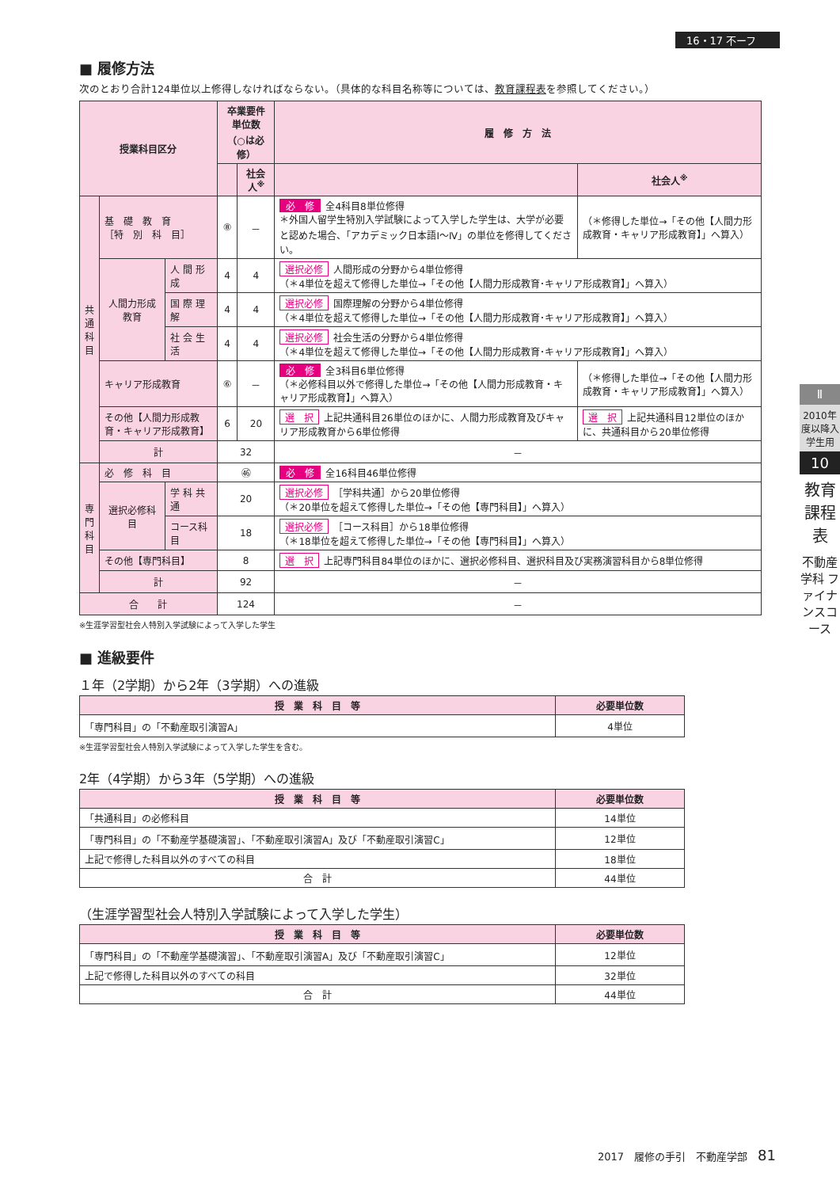16・17 不ーフ
■ 履修方法
次のとおり合計124単位以上修得しなければならない。（具体的な科目名称等については、教育課程表を参照してください。）
| 授業科目区分 | | | 卒業要件単位数 （○は必修） | | 履 修 方 法 | |
| --- | --- | --- | --- | --- | --- | --- |
| | | | | 社会人<sup>※</sup> | | 社会人<sup>※</sup> |
| 共 通 科 目 | 基 礎 教 育 ［特 別 科 目］ | | ⑧ | － | 必 修 全4科目8単位修得 ＊外国人留学生特別入学試験によって入学した学生は、大学が必要と認めた場合、「アカデミック日本語Ⅰ～Ⅳ」の単位を修得してください。 | （＊修得した単位→「その他【人間力形成教育・キャリア形成教育】」へ算入） |
| | 人間力形成教育 | 人 間 形 成 | 4 | 4 | 選択必修 人間形成の分野から4単位修得 （＊4単位を超えて修得した単位→「その他【人間力形成教育･キャリア形成教育】」へ算入） | |
| | | 国 際 理 解 | 4 | 4 | 選択必修 国際理解の分野から4単位修得 （＊4単位を超えて修得した単位→「その他【人間力形成教育･キャリア形成教育】」へ算入） | |
| | | 社 会 生 活 | 4 | 4 | 選択必修 社会生活の分野から4単位修得 （＊4単位を超えて修得した単位→「その他【人間力形成教育･キャリア形成教育】」へ算入） | |
| | キャリア形成教育 | | ⑥ | － | 必 修 全3科目6単位修得 （＊必修科目以外で修得した単位→「その他【人間力形成教育・キャリア形成教育】」へ算入） | （＊修得した単位→「その他【人間力形成教育・キャリア形成教育】」へ算入） |
| | その他【人間力形成教育・キャリア形成教育】 | | 6 | 20 | 選 択 上記共通科目26単位のほかに、人間力形成教育及びキャリア形成教育から6単位修得 | 選 択 上記共通科目12単位のほかに、共通科目から20単位修得 |
| | 計 | | 32 | | － | |
| 専 門 科 目 | 必 修 科 目 | | ㊻ | | 必 修 全16科目46単位修得 | |
| | 選択必修科目 | 学 科 共 通 | 20 | | 選択必修 ［学科共通］から20単位修得 （＊20単位を超えて修得した単位→「その他【専門科目】」へ算入） | |
| | | コース科目 | 18 | | 選択必修 ［コース科目］から18単位修得 （＊18単位を超えて修得した単位→「その他【専門科目】」へ算入） | |
| | その他【専門科目】 | | 8 | | 選 択 上記専門科目84単位のほかに、選択必修科目、選択科目及び実務演習科目から8単位修得 | |
| | 計 | | 92 | | － | |
| 合 計 | | | 124 | | － | |
※生涯学習型社会人特別入学試験によって入学した学生
■ 進級要件
１年（2学期）から2年（3学期）への進級
| 授 業 科 目 等 | 必要単位数 |
| --- | --- |
| 「専門科目」の「不動産取引演習A」 | 4単位 |
※生涯学習型社会人特別入学試験によって入学した学生を含む。
2年（4学期）から3年（5学期）への進級
| 授 業 科 目 等 | 必要単位数 |
| --- | --- |
| 「共通科目」の必修科目 | 14単位 |
| 「専門科目」の「不動産学基礎演習」、「不動産取引演習A」及び「不動産取引演習C」 | 12単位 |
| 上記で修得した科目以外のすべての科目 | 18単位 |
| 合 計 | 44単位 |
（生涯学習型社会人特別入学試験によって入学した学生）
| 授 業 科 目 等 | 必要単位数 |
| --- | --- |
| 「専門科目」の「不動産学基礎演習」、「不動産取引演習A」及び「不動産取引演習C」 | 12単位 |
| 上記で修得した科目以外のすべての科目 | 32単位 |
| 合 計 | 44単位 |
Ⅱ
2010年度以降入学生用
10
教育課程表
不動産学科 ファイナンスコース
2017　履修の手引　不動産学部　81